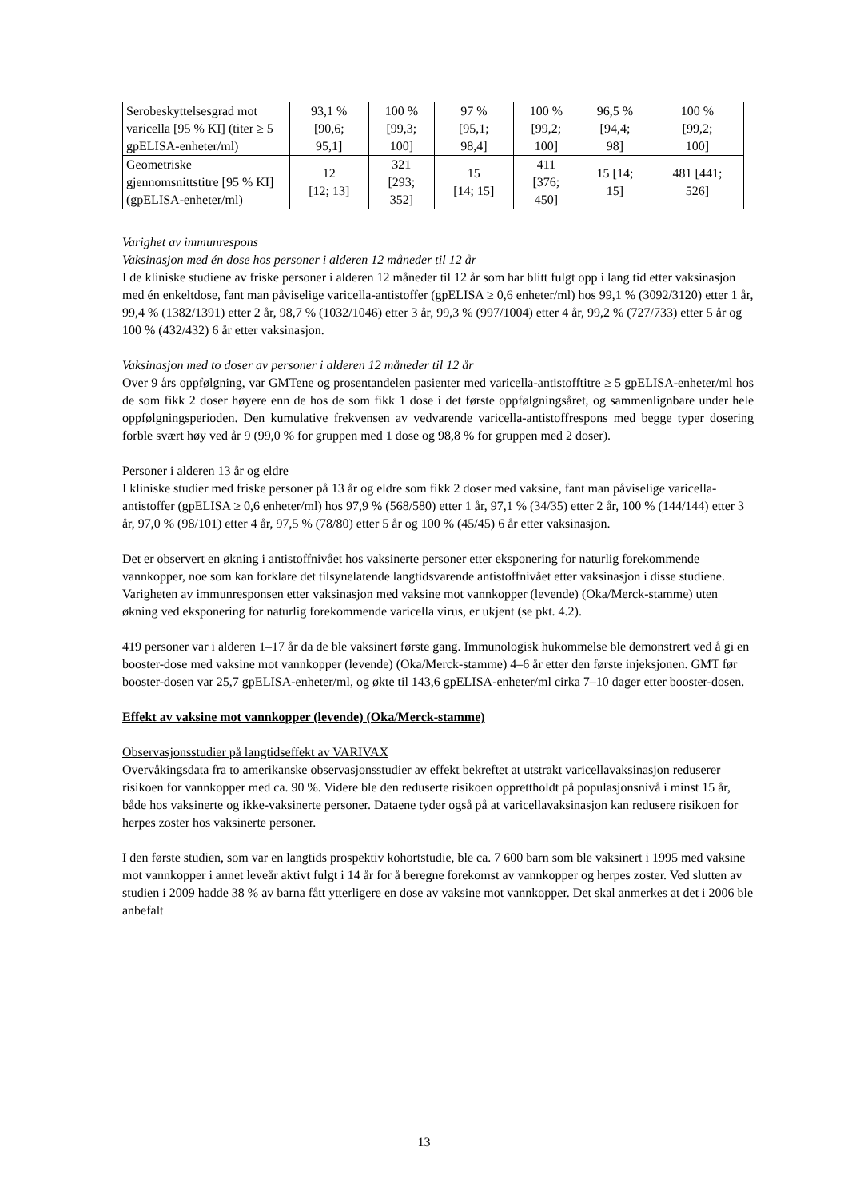| Serobeskyttelsesgrad mot varicella [95 % KI] (titer ≥ 5 gpELISA-enheter/ml) | 93,1 % [90,6; 95,1] | 100 % [99,3; 100] | 97 % [95,1; 98,4] | 100 % [99,2; 100] | 96,5 % [94,4; 98] | 100 % [99,2; 100] |
| Geometriske gjennomsnittstitre [95 % KI] (gpELISA-enheter/ml) | 12 [12; 13] | 321 [293; 352] | 15 [14; 15] | 411 [376; 450] | 15 [14; 15] | 481 [441; 526] |
Varighet av immunrespons
Vaksinasjon med én dose hos personer i alderen 12 måneder til 12 år
I de kliniske studiene av friske personer i alderen 12 måneder til 12 år som har blitt fulgt opp i lang tid etter vaksinasjon med én enkeltdose, fant man påviselige varicella-antistoffer (gpELISA ≥ 0,6 enheter/ml) hos 99,1 % (3092/3120) etter 1 år, 99,4 % (1382/1391) etter 2 år, 98,7 % (1032/1046) etter 3 år, 99,3 % (997/1004) etter 4 år, 99,2 % (727/733) etter 5 år og 100 % (432/432) 6 år etter vaksinasjon.
Vaksinasjon med to doser av personer i alderen 12 måneder til 12 år
Over 9 års oppfølgning, var GMTene og prosentandelen pasienter med varicella-antistofftitre ≥ 5 gpELISA-enheter/ml hos de som fikk 2 doser høyere enn de hos de som fikk 1 dose i det første oppfølgningsåret, og sammenlignbare under hele oppfølgningsperioden. Den kumulative frekvensen av vedvarende varicella-antistoffrespons med begge typer dosering forble svært høy ved år 9 (99,0 % for gruppen med 1 dose og 98,8 % for gruppen med 2 doser).
Personer i alderen 13 år og eldre
I kliniske studier med friske personer på 13 år og eldre som fikk 2 doser med vaksine, fant man påviselige varicella-antistoffer (gpELISA ≥ 0,6 enheter/ml) hos 97,9 % (568/580) etter 1 år, 97,1 % (34/35) etter 2 år, 100 % (144/144) etter 3 år, 97,0 % (98/101) etter 4 år, 97,5 % (78/80) etter 5 år og 100 % (45/45) 6 år etter vaksinasjon.
Det er observert en økning i antistoffnivået hos vaksinerte personer etter eksponering for naturlig forekommende vannkopper, noe som kan forklare det tilsynelatende langtidsvarende antistoffnivået etter vaksinasjon i disse studiene. Varigheten av immunresponsen etter vaksinasjon med vaksine mot vannkopper (levende) (Oka/Merck-stamme) uten økning ved eksponering for naturlig forekommende varicella virus, er ukjent (se pkt. 4.2).
419 personer var i alderen 1–17 år da de ble vaksinert første gang. Immunologisk hukommelse ble demonstrert ved å gi en booster-dose med vaksine mot vannkopper (levende) (Oka/Merck-stamme) 4–6 år etter den første injeksjonen. GMT før booster-dosen var 25,7 gpELISA-enheter/ml, og økte til 143,6 gpELISA-enheter/ml cirka 7–10 dager etter booster-dosen.
Effekt av vaksine mot vannkopper (levende) (Oka/Merck-stamme)
Observasjonsstudier på langtidseffekt av VARIVAX
Overvåkingsdata fra to amerikanske observasjonsstudier av effekt bekreftet at utstrakt varicellavaksinasjon reduserer risikoen for vannkopper med ca. 90 %. Videre ble den reduserte risikoen opprettholdt på populasjonsnivå i minst 15 år, både hos vaksinerte og ikke-vaksinerte personer. Dataene tyder også på at varicellavaksinasjon kan redusere risikoen for herpes zoster hos vaksinerte personer.
I den første studien, som var en langtids prospektiv kohortstudie, ble ca. 7 600 barn som ble vaksinert i 1995 med vaksine mot vannkopper i annet leveår aktivt fulgt i 14 år for å beregne forekomst av vannkopper og herpes zoster. Ved slutten av studien i 2009 hadde 38 % av barna fått ytterligere en dose av vaksine mot vannkopper. Det skal anmerkes at det i 2006 ble anbefalt
13